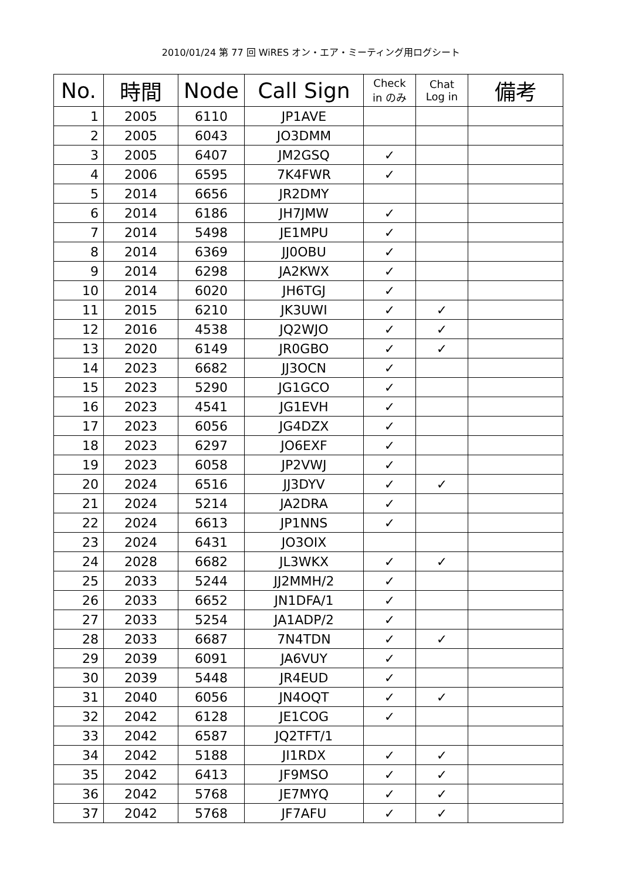2010/01/24 第 77 回 WiRES オン・エア・ミーティング用ログシート
| No. | 時間 | Node | Call Sign | Check in のみ | Chat Log in | 備考 |
| --- | --- | --- | --- | --- | --- | --- |
| 1 | 2005 | 6110 | JP1AVE | | | |
| 2 | 2005 | 6043 | JO3DMM | | | |
| 3 | 2005 | 6407 | JM2GSQ | ✓ | | |
| 4 | 2006 | 6595 | 7K4FWR | ✓ | | |
| 5 | 2014 | 6656 | JR2DMY | | | |
| 6 | 2014 | 6186 | JH7JMW | ✓ | | |
| 7 | 2014 | 5498 | JE1MPU | ✓ | | |
| 8 | 2014 | 6369 | JJ0OBU | ✓ | | |
| 9 | 2014 | 6298 | JA2KWX | ✓ | | |
| 10 | 2014 | 6020 | JH6TGJ | ✓ | | |
| 11 | 2015 | 6210 | JK3UWI | ✓ | ✓ | |
| 12 | 2016 | 4538 | JQ2WJO | ✓ | ✓ | |
| 13 | 2020 | 6149 | JR0GBO | ✓ | ✓ | |
| 14 | 2023 | 6682 | JJ3OCN | ✓ | | |
| 15 | 2023 | 5290 | JG1GCO | ✓ | | |
| 16 | 2023 | 4541 | JG1EVH | ✓ | | |
| 17 | 2023 | 6056 | JG4DZX | ✓ | | |
| 18 | 2023 | 6297 | JO6EXF | ✓ | | |
| 19 | 2023 | 6058 | JP2VWJ | ✓ | | |
| 20 | 2024 | 6516 | JJ3DYV | ✓ | ✓ | |
| 21 | 2024 | 5214 | JA2DRA | ✓ | | |
| 22 | 2024 | 6613 | JP1NNS | ✓ | | |
| 23 | 2024 | 6431 | JO3OIX | | | |
| 24 | 2028 | 6682 | JL3WKX | ✓ | ✓ | |
| 25 | 2033 | 5244 | JJ2MMH/2 | ✓ | | |
| 26 | 2033 | 6652 | JN1DFA/1 | ✓ | | |
| 27 | 2033 | 5254 | JA1ADP/2 | ✓ | | |
| 28 | 2033 | 6687 | 7N4TDN | ✓ | ✓ | |
| 29 | 2039 | 6091 | JA6VUY | ✓ | | |
| 30 | 2039 | 5448 | JR4EUD | ✓ | | |
| 31 | 2040 | 6056 | JN4OQT | ✓ | ✓ | |
| 32 | 2042 | 6128 | JE1COG | ✓ | | |
| 33 | 2042 | 6587 | JQ2TFT/1 | | | |
| 34 | 2042 | 5188 | JI1RDX | ✓ | ✓ | |
| 35 | 2042 | 6413 | JF9MSO | ✓ | ✓ | |
| 36 | 2042 | 5768 | JE7MYQ | ✓ | ✓ | |
| 37 | 2042 | 5768 | JF7AFU | ✓ | ✓ | |